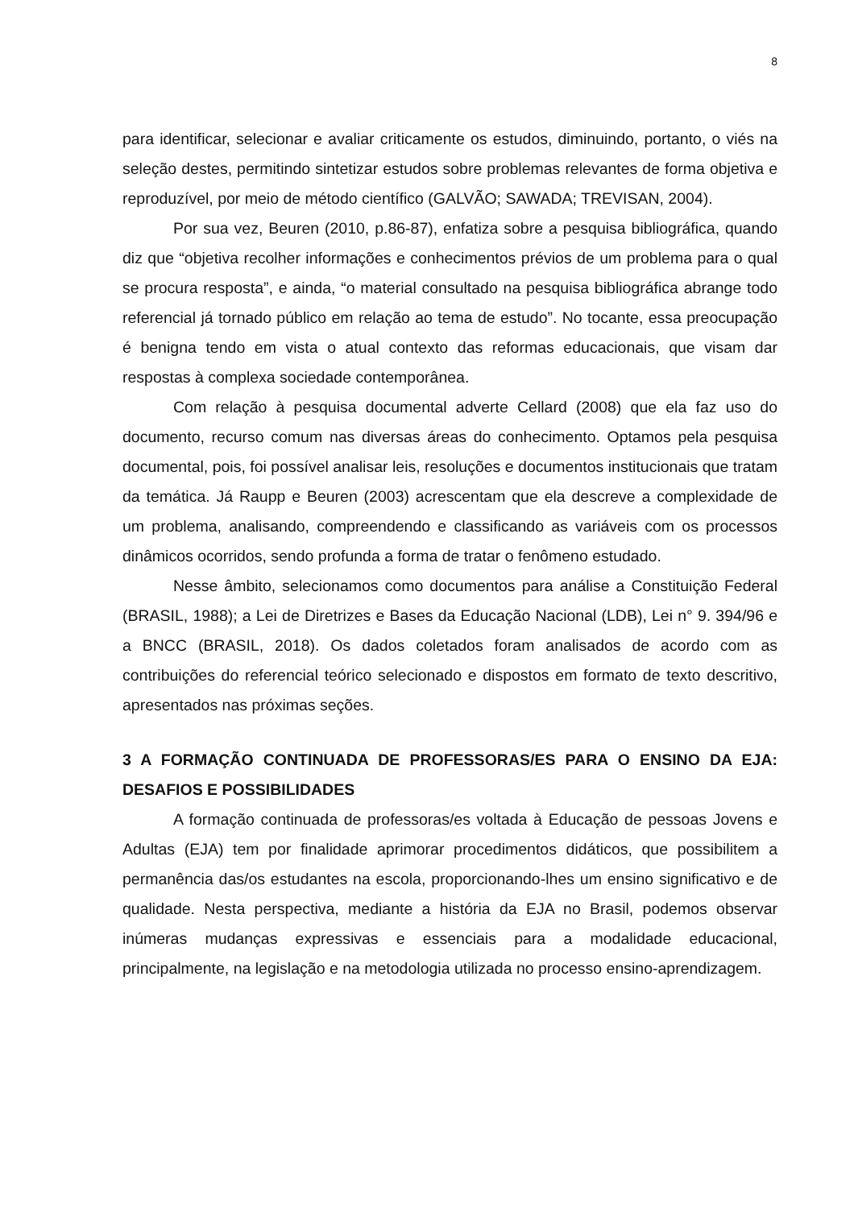8
para identificar, selecionar e avaliar criticamente os estudos, diminuindo, portanto, o viés na seleção destes, permitindo sintetizar estudos sobre problemas relevantes de forma objetiva e reproduzível, por meio de método científico (GALVÃO; SAWADA; TREVISAN, 2004).
Por sua vez, Beuren (2010, p.86-87), enfatiza sobre a pesquisa bibliográfica, quando diz que “objetiva recolher informações e conhecimentos prévios de um problema para o qual se procura resposta”, e ainda, “o material consultado na pesquisa bibliográfica abrange todo referencial já tornado público em relação ao tema de estudo”. No tocante, essa preocupação é benigna tendo em vista o atual contexto das reformas educacionais, que visam dar respostas à complexa sociedade contemporânea.
Com relação à pesquisa documental adverte Cellard (2008) que ela faz uso do documento, recurso comum nas diversas áreas do conhecimento. Optamos pela pesquisa documental, pois, foi possível analisar leis, resoluções e documentos institucionais que tratam da temática. Já Raupp e Beuren (2003) acrescentam que ela descreve a complexidade de um problema, analisando, compreendendo e classificando as variáveis com os processos dinâmicos ocorridos, sendo profunda a forma de tratar o fenômeno estudado.
Nesse âmbito, selecionamos como documentos para análise a Constituição Federal (BRASIL, 1988); a Lei de Diretrizes e Bases da Educação Nacional (LDB), Lei n° 9. 394/96 e a BNCC (BRASIL, 2018). Os dados coletados foram analisados de acordo com as contribuições do referencial teórico selecionado e dispostos em formato de texto descritivo, apresentados nas próximas seções.
3 A FORMAÇÃO CONTINUADA DE PROFESSORAS/ES PARA O ENSINO DA EJA: DESAFIOS E POSSIBILIDADES
A formação continuada de professoras/es voltada à Educação de pessoas Jovens e Adultas (EJA) tem por finalidade aprimorar procedimentos didáticos, que possibilitem a permanência das/os estudantes na escola, proporcionando-lhes um ensino significativo e de qualidade. Nesta perspectiva, mediante a história da EJA no Brasil, podemos observar inúmeras mudanças expressivas e essenciais para a modalidade educacional, principalmente, na legislação e na metodologia utilizada no processo ensino-aprendizagem.